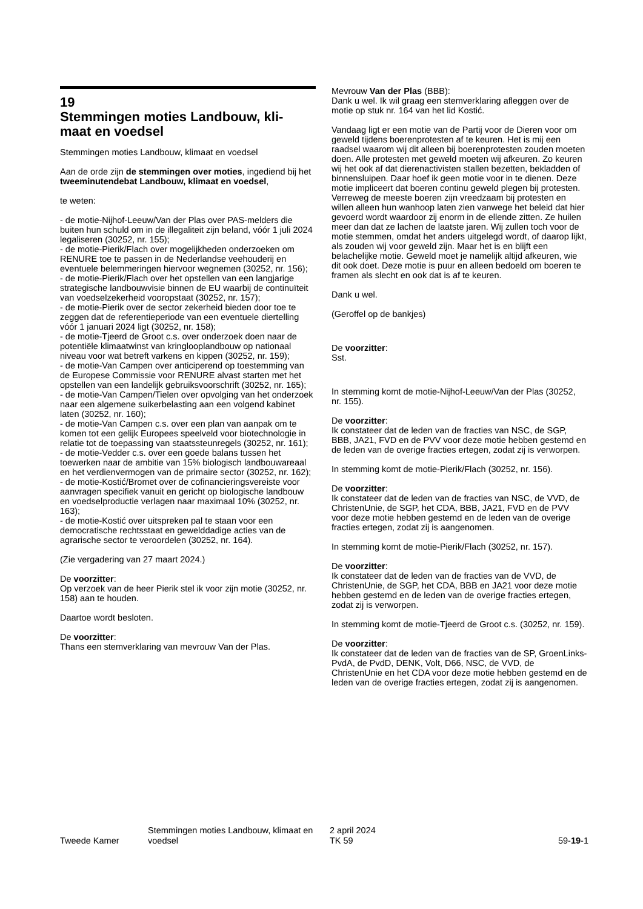19
Stemmingen moties Landbouw, kli-
maat en voedsel
Stemmingen moties Landbouw, klimaat en voedsel
Aan de orde zijn de stemmingen over moties, ingediend bij het tweeminutendebat Landbouw, klimaat en voedsel,
te weten:
- de motie-Nijhof-Leeuw/Van der Plas over PAS-melders die buiten hun schuld om in de illegaliteit zijn beland, vóór 1 juli 2024 legaliseren (30252, nr. 155);
- de motie-Pierik/Flach over mogelijkheden onderzoeken om RENURE toe te passen in de Nederlandse veehouderij en eventuele belemmeringen hiervoor wegnemen (30252, nr. 156);
- de motie-Pierik/Flach over het opstellen van een langjarige strategische landbouwvisie binnen de EU waarbij de continuïteit van voedselzekerheid vooropstaat (30252, nr. 157);
- de motie-Pierik over de sector zekerheid bieden door toe te zeggen dat de referentieperiode van een eventuele dier­telling vóór 1 januari 2024 ligt (30252, nr. 158);
- de motie-Tjeerd de Groot c.s. over onderzoek doen naar de potentiële klimaatwinst van kringlooplandbouw op nationaal niveau voor wat betreft varkens en kippen (30252, nr. 159);
- de motie-Van Campen over anticiperend op toestemming van de Europese Commissie voor RENURE alvast starten met het opstellen van een landelijk gebruiksvoorschrift (30252, nr. 165);
- de motie-Van Campen/Tielen over opvolging van het onderzoek naar een algemene suikerbelasting aan een volgend kabinet laten (30252, nr. 160);
- de motie-Van Campen c.s. over een plan van aanpak om te komen tot een gelijk Europees speelveld voor biotechnologie in relatie tot de toepassing van staatssteunregels (30252, nr. 161);
- de motie-Vedder c.s. over een goede balans tussen het toewerken naar de ambitie van 15% biologisch landbouw­areaal en het verdienvermogen van de primaire sector (30252, nr. 162);
- de motie-Kostić/Bromet over de cofinancieringsvereiste voor aanvragen specifiek vanuit en gericht op biologische landbouw en voedselproductie verlagen naar maximaal 10% (30252, nr. 163);
- de motie-Kostić over uitspreken pal te staan voor een democratische rechtsstaat en gewelddadige acties van de agrarische sector te veroordelen (30252, nr. 164).
(Zie vergadering van 27 maart 2024.)
De voorzitter:
Op verzoek van de heer Pierik stel ik voor zijn motie (30252, nr. 158) aan te houden.
Daartoe wordt besloten.
De voorzitter:
Thans een stemverklaring van mevrouw Van der Plas.
Mevrouw Van der Plas (BBB):
Dank u wel. Ik wil graag een stemverklaring afleggen over de motie op stuk nr. 164 van het lid Kostić.
Vandaag ligt er een motie van de Partij voor de Dieren voor om geweld tijdens boerenprotesten af te keuren. Het is mij een raadsel waarom wij dit alleen bij boerenprotesten zouden moeten doen. Alle protesten met geweld moeten wij afkeuren. Zo keuren wij het ook af dat dierenactivisten stallen bezetten, bekladden of binnensluipen. Daar hoef ik geen motie voor in te dienen. Deze motie impliceert dat boeren continu geweld plegen bij protesten. Verreweg de meeste boeren zijn vreedzaam bij protesten en willen alleen hun wanhoop laten zien vanwege het beleid dat hier gevoerd wordt waardoor zij enorm in de ellende zitten. Ze huilen meer dan dat ze lachen de laatste jaren. Wij zullen toch voor de motie stemmen, omdat het anders uitgelegd wordt, of daarop lijkt, als zouden wij voor geweld zijn. Maar het is en blijft een belachelijke motie. Geweld moet je namelijk altijd afkeuren, wie dit ook doet. Deze motie is puur en alleen bedoeld om boeren te framen als slecht en ook dat is af te keuren.
Dank u wel.
(Geroffel op de bankjes)
De voorzitter:
Sst.
In stemming komt de motie-Nijhof-Leeuw/Van der Plas (30252, nr. 155).
De voorzitter:
Ik constateer dat de leden van de fracties van NSC, de SGP, BBB, JA21, FVD en de PVV voor deze motie hebben gestemd en de leden van de overige fracties ertegen, zodat zij is verworpen.
In stemming komt de motie-Pierik/Flach (30252, nr. 156).
De voorzitter:
Ik constateer dat de leden van de fracties van NSC, de VVD, de ChristenUnie, de SGP, het CDA, BBB, JA21, FVD en de PVV voor deze motie hebben gestemd en de leden van de overige fracties ertegen, zodat zij is aangenomen.
In stemming komt de motie-Pierik/Flach (30252, nr. 157).
De voorzitter:
Ik constateer dat de leden van de fracties van de VVD, de ChristenUnie, de SGP, het CDA, BBB en JA21 voor deze motie hebben gestemd en de leden van de overige fracties ertegen, zodat zij is verworpen.
In stemming komt de motie-Tjeerd de Groot c.s. (30252, nr. 159).
De voorzitter:
Ik constateer dat de leden van de fracties van de SP, GroenLinks-PvdA, de PvdD, DENK, Volt, D66, NSC, de VVD, de ChristenUnie en het CDA voor deze motie hebben gestemd en de leden van de overige fracties ertegen, zodat zij is aangenomen.
Tweede Kamer
Stemmingen moties Landbouw, klimaat en voedsel
2 april 2024
TK 59
59-19-1